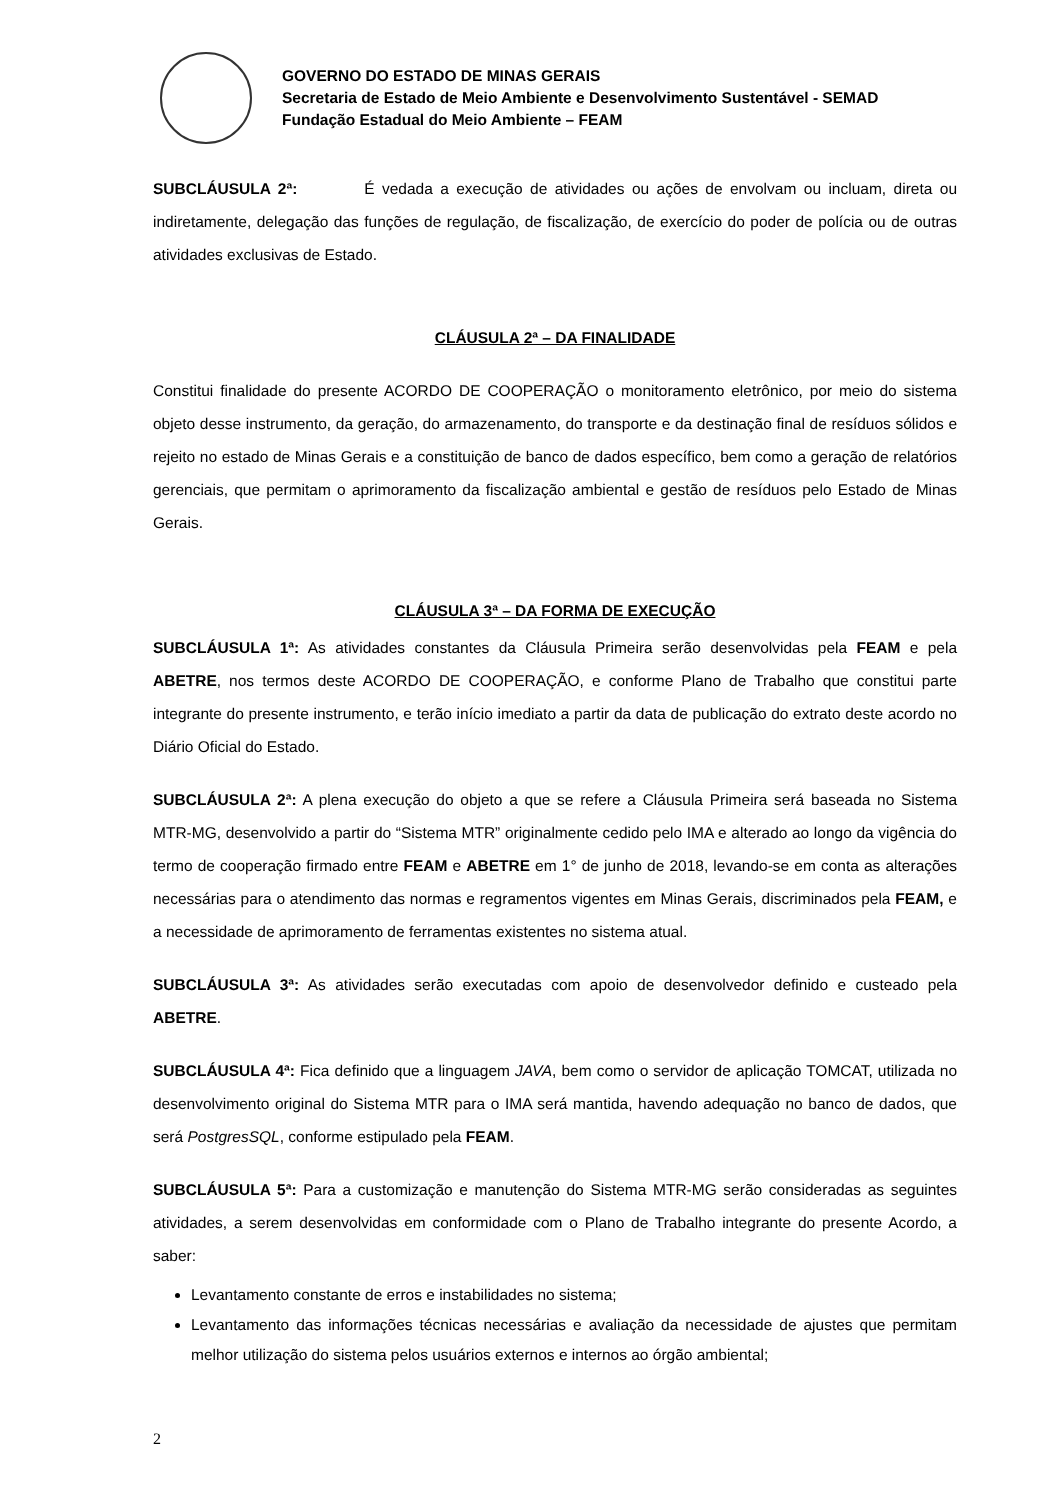GOVERNO DO ESTADO DE MINAS GERAIS
Secretaria de Estado de Meio Ambiente e Desenvolvimento Sustentável - SEMAD
Fundação Estadual do Meio Ambiente – FEAM
SUBCLÁUSULA 2ª: É vedada a execução de atividades ou ações de envolvam ou incluam, direta ou indiretamente, delegação das funções de regulação, de fiscalização, de exercício do poder de polícia ou de outras atividades exclusivas de Estado.
CLÁUSULA 2ª – DA FINALIDADE
Constitui finalidade do presente ACORDO DE COOPERAÇÃO o monitoramento eletrônico, por meio do sistema objeto desse instrumento, da geração, do armazenamento, do transporte e da destinação final de resíduos sólidos e rejeito no estado de Minas Gerais e a constituição de banco de dados específico, bem como a geração de relatórios gerenciais, que permitam o aprimoramento da fiscalização ambiental e gestão de resíduos pelo Estado de Minas Gerais.
CLÁUSULA 3ª – DA FORMA DE EXECUÇÃO
SUBCLÁUSULA 1ª: As atividades constantes da Cláusula Primeira serão desenvolvidas pela FEAM e pela ABETRE, nos termos deste ACORDO DE COOPERAÇÃO, e conforme Plano de Trabalho que constitui parte integrante do presente instrumento, e terão início imediato a partir da data de publicação do extrato deste acordo no Diário Oficial do Estado.
SUBCLÁUSULA 2ª: A plena execução do objeto a que se refere a Cláusula Primeira será baseada no Sistema MTR-MG, desenvolvido a partir do “Sistema MTR” originalmente cedido pelo IMA e alterado ao longo da vigência do termo de cooperação firmado entre FEAM e ABETRE em 1° de junho de 2018, levando-se em conta as alterações necessárias para o atendimento das normas e regramentos vigentes em Minas Gerais, discriminados pela FEAM, e a necessidade de aprimoramento de ferramentas existentes no sistema atual.
SUBCLÁUSULA 3ª: As atividades serão executadas com apoio de desenvolvedor definido e custeado pela ABETRE.
SUBCLÁUSULA 4ª: Fica definido que a linguagem JAVA, bem como o servidor de aplicação TOMCAT, utilizada no desenvolvimento original do Sistema MTR para o IMA será mantida, havendo adequação no banco de dados, que será PostgresSQL, conforme estipulado pela FEAM.
SUBCLÁUSULA 5ª: Para a customização e manutenção do Sistema MTR-MG serão consideradas as seguintes atividades, a serem desenvolvidas em conformidade com o Plano de Trabalho integrante do presente Acordo, a saber:
Levantamento constante de erros e instabilidades no sistema;
Levantamento das informações técnicas necessárias e avaliação da necessidade de ajustes que permitam melhor utilização do sistema pelos usuários externos e internos ao órgão ambiental;
2